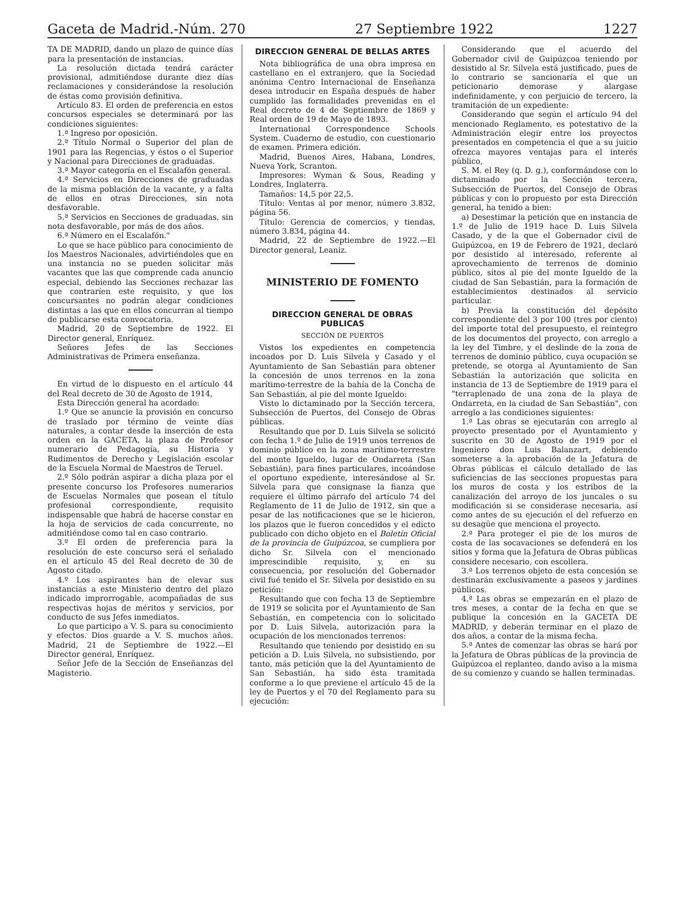Gaceta de Madrid.-Núm. 270 27 Septiembre 1922 1227
TA DE MADRID, dando un plazo de quince días para la presentación de instancias.
La resolución dictada tendrá carácter provisional, admitiéndose durante diez días reclamaciones y considerándose la resolución de éstas como provisión definitiva.
Artículo 83. El orden de preferencia en estos concursos especiales se determinará por las condiciones siguientes:
1.ª Ingreso por oposición.
2.ª Título Normal o Superior del plan de 1901 para las Regencias, y éstos o el Superior y Nacional para Direcciones de graduadas.
3.ª Mayor categoría en el Escalafón general.
4.ª Servicios en Direcciones de graduadas de la misma población de la vacante, y a falta de ellos en otras Direcciones, sin nota desfavorable.
5.ª Servicios en Secciones de graduadas, sin nota desfavorable, por más de dos años.
6.ª Número en el Escalafón."
Lo que se hace público para conocimiento de los Maestros Nacionales, advirtiéndoles que en una instancia no se pueden solicitar más vacantes que las que comprende cada anuncio especial, debiendo las Secciones rechazar las que contraríen este requisito, y que los concursantes no podrán alegar condiciones distintas a las que en ellos concurran al tiempo de publicarse esta convocatoria.
Madrid, 20 de Septiembre de 1922. El Director general, Enríquez.
Señores Jefes de las Secciones Administrativas de Primera enseñanza.
En virtud de lo dispuesto en el artículo 44 del Real decreto de 30 de Agosto de 1914,
Esta Dirección general ha acordado:
1.º Que se anuncie la provisión en concurso de traslado por término de veinte días naturales, a contar desde la inserción de esta orden en la GACETA, la plaza de Profesor numerario de Pedagogía, su Historia y Rudimentos de Derecho y Legislación escolar de la Escuela Normal de Maestros de Teruel.
2.º Sólo podrán aspirar a dicha plaza por el presente concurso los Profesores numerarios de Escuelas Normales que posean el título profesional correspondiente, requisito indispensable que habrá de hacerse constar en la hoja de servicios de cada concurrente, no admitiéndose como tal en caso contrario.
3.º El orden de preferencia para la resolución de este concurso será el señalado en el artículo 45 del Real decreto de 30 de Agosto citado.
4.º Los aspirantes han de elevar sus instancias a este Ministerio dentro del plazo indicado improrrogable, acompañadas de sus respectivas hojas de méritos y servicios, por conducto de sus Jefes inmediatos.
Lo que participo a V. S. para su conocimiento y efectos. Dios guarde a V. S. muchos años. Madrid, 21 de Septiembre de 1922.—El Director general, Enríquez.
Señor Jefe de la Sección de Enseñanzas del Magisterio.
DIRECCION GENERAL DE BELLAS ARTES
Nota bibliográfica de una obra impresa en castellano en el extranjero, que la Sociedad anónima Centro Internacional de Enseñanza desea introducir en España después de haber cumplido las formalidades prevenidas en el Real decreto de 4 de Septiembre de 1869 y Real orden de 19 de Mayo de 1893.
International Correspondence Schools System. Cuaderno de estudio, con cuestionario de examen. Primera edición.
Madrid, Buenos Aires, Habana, Londres, Nueva York, Scranton.
Impresores: Wyman & Sous, Reading y Londres, Inglaterra.
Tamaños: 14,5 por 22,5.
Título: Ventas al por menor, número 3.832, página 56.
Título: Gerencia de comercios, y tiendas, número 3.834, página 44.
Madrid, 22 de Septiembre de 1922.—El Director general, Leaniz.
MINISTERIO DE FOMENTO
DIRECCION GENERAL DE OBRAS PUBLICAS
SECCIÓN DE PUERTOS
Vistos los expedientes en competencia incoados por D. Luis Silvela y Casado y el Ayuntamiento de San Sebastián para obtener la concesión de unos terrenos en la zona marítimo-terrestre de la bahía de la Concha de San Sebastián, al pie del monte Igueldo:
Visto lo dictaminado por la Sección tercera, Subsección de Puertos, del Consejo de Obras públicas.
Resultando que por D. Luis Silvela se solicitó con fecha 1.º de Julio de 1919 unos terrenos de dominio público en la zona marítimo-terrestre del monte Igueldo, lugar de Ondarreta (San Sebastián), para fines particulares, incoándose el oportuno expediente, interesándose al Sr. Silvela para que consignase la fianza que requiere el último párrafo del artículo 74 del Reglamento de 11 de Julio de 1912, sin que a pesar de las notificaciones que se le hicieron, los plazos que le fueron concedidos y el edicto publicado con dicho objeto en el Boletín Oficial de la provincia de Guipúzcoa, se cumpliera por dicho Sr. Silvela con el mencionado imprescindible requisito, y, en su consecuencia, por resolución del Gobernador civil fué tenido el Sr. Silvela por desistido en su petición:
Resultando que con fecha 13 de Septiembre de 1919 se solicita por el Ayuntamiento de San Sebastián, en competencia con lo solicitado por D. Luis Silvela, autorización para la ocupación de los mencionados terrenos:
Resultando que teniendo por desistido en su petición a D. Luis Silvela, no subsistiendo, por tanto, más petición que la del Ayuntamiento de San Sebastián, ha sido ésta tramitada conforme a lo que previene el artículo 45 de la ley de Puertos y el 70 del Reglamento para su ejecución:
Considerando que el acuerdo del Gobernador civil de Guipúzcoa teniendo por desistido al Sr. Silvela está justificado, pues de lo contrario se sancionaría el que un peticionario demorase y alargase indefinidamente, y con perjuicio de tercero, la tramitación de un expediente:
Considerando que según el artículo 94 del mencionado Reglamento, es potestativo de la Administración elegir entre los proyectos presentados en competencia el que a su juicio ofrezca mayores ventajas para el interés público,
S. M. el Rey (q. D. g.), conformándose con lo dictaminado por la Sección tercera, Subsección de Puertos, del Consejo de Obras públicas y con lo propuesto por esta Dirección general, ha tenido a bien:
a) Desestimar la petición que en instancia de 1.º de Julio de 1919 hace D. Luis Silvela Casado, y de la que el Gobernador civil de Guipúzcoa, en 19 de Febrero de 1921, declaró por desistido al interesado, referente al aprovechamiento de terrenos de dominio público, sitos al pie del monte Igueldo de la ciudad de San Sebastián, para la formación de establecimientos destinados al servicio particular.
b) Previa la constitución del depósito correspondiente del 3 por 100 (tres por ciento) del importe total del presupuesto, el reintegro de los documentos del proyecto, con arreglo a la ley del Timbre, y el deslinde de la zona de terrenos de dominio público, cuya ocupación se pretende, se otorga al Ayuntamiento de San Sebastián la autorización que solicita en instancia de 13 de Septiembre de 1919 para el "terraplenado de una zona de la playa de Ondarreta, en la ciudad de San Sebastián", con arreglo a las condiciones siguientes:
1.ª Las obras se ejecutarán con arreglo al proyecto presentado por el Ayuntamiento y suscrito en 30 de Agosto de 1919 por el Ingeniero don Luis Balanzart, debiendo someterse a la aprobación de la Jefatura de Obras públicas el cálculo detallado de las suficiencias de las secciones propuestas para los muros de costa y los estribos de la canalización del arroyo de los juncales o su modificación si se considerase necesaria, así como antes de su ejecución el del refuerzo en su desagüe que menciona el proyecto.
2.ª Para proteger el pie de los muros de costa de las socavaciones se defenderá en los sitios y forma que la Jefatura de Obras públicas considere necesario, con escollera.
3.ª Los terrenos objeto de esta concesión se destinarán exclusivamente a paseos y jardines públicos.
4.ª Las obras se empezarán en el plazo de tres meses, a contar de la fecha en que se publique la concesión en la GACETA DE MADRID, y deberán terminar en el plazo de dos años, a contar de la misma fecha.
5.ª Antes de comenzar las obras se hará por la Jefatura de Obras públicas de la provincia de Guipúzcoa el replanteo, dando aviso a la misma de su comienzo y cuando se hallen terminadas.